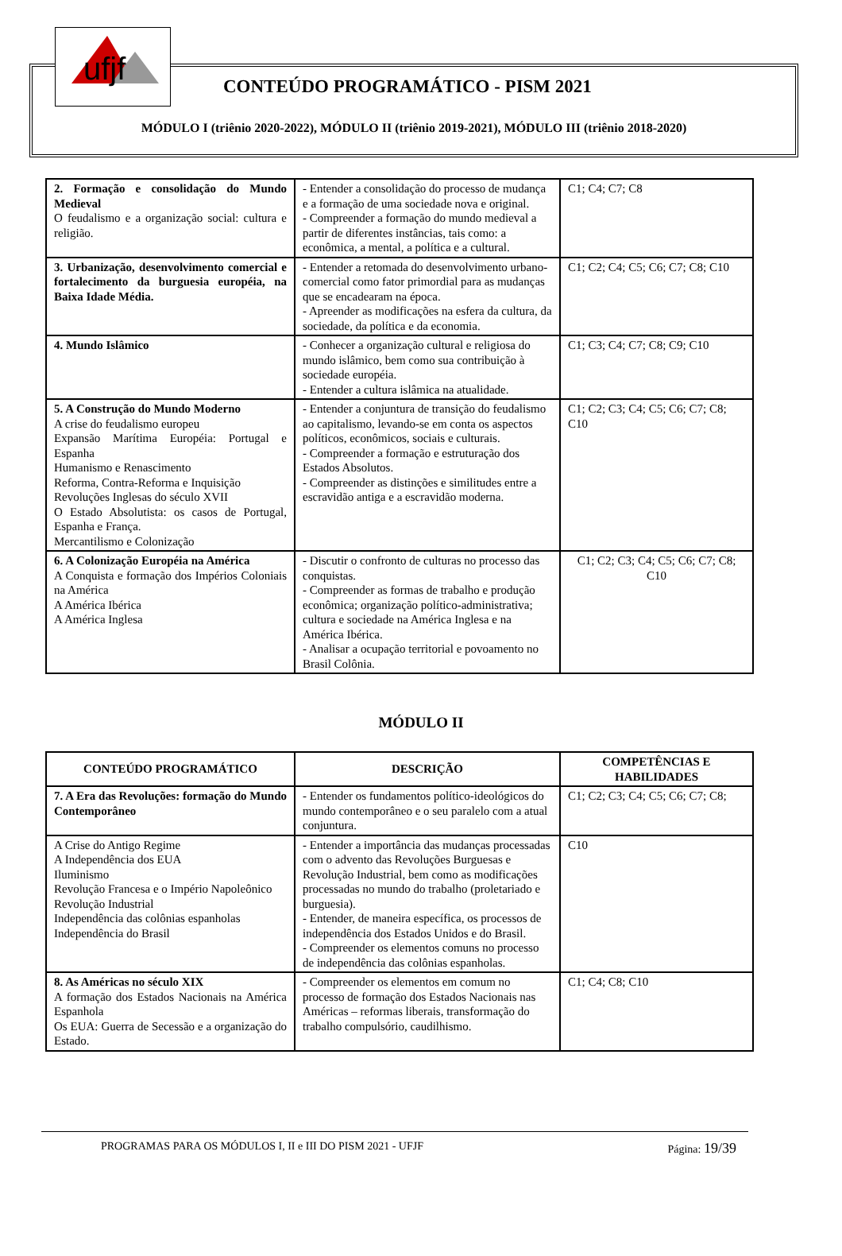ufjf
CONTEÚDO PROGRAMÁTICO - PISM 2021
MÓDULO I (triênio 2020-2022), MÓDULO II (triênio 2019-2021), MÓDULO III (triênio 2018-2020)
| 2. Formação e consolidação do Mundo Medieval O feudalismo e a organização social: cultura e religião. | - Entender a consolidação do processo de mudança e a formação de uma sociedade nova e original. - Compreender a formação do mundo medieval a partir de diferentes instâncias, tais como: a econômica, a mental, a política e a cultural. | C1; C4; C7; C8 |
| 3. Urbanização, desenvolvimento comercial e fortalecimento da burguesia européia, na Baixa Idade Média. | - Entender a retomada do desenvolvimento urbano-comercial como fator primordial para as mudanças que se encadearam na época. - Apreender as modificações na esfera da cultura, da sociedade, da política e da economia. | C1; C2; C4; C5; C6; C7; C8; C10 |
| 4. Mundo Islâmico | - Conhecer a organização cultural e religiosa do mundo islâmico, bem como sua contribuição à sociedade européia. - Entender a cultura islâmica na atualidade. | C1; C3; C4; C7; C8; C9; C10 |
| 5. A Construção do Mundo Moderno A crise do feudalismo europeu Expansão Marítima Européia: Portugal e Espanha Humanismo e Renascimento Reforma, Contra-Reforma e Inquisição Revoluções Inglesas do século XVII O Estado Absolutista: os casos de Portugal, Espanha e França. Mercantilismo e Colonização | - Entender a conjuntura de transição do feudalismo ao capitalismo, levando-se em conta os aspectos políticos, econômicos, sociais e culturais. - Compreender a formação e estruturação dos Estados Absolutos. - Compreender as distinções e similitudes entre a escravidão antiga e a escravidão moderna. | C1; C2; C3; C4; C5; C6; C7; C8; C10 |
| 6. A Colonização Européia na América A Conquista e formação dos Impérios Coloniais na América A América Ibérica A América Inglesa | - Discutir o confronto de culturas no processo das conquistas. - Compreender as formas de trabalho e produção econômica; organização político-administrativa; cultura e sociedade na América Inglesa e na América Ibérica. - Analisar a ocupação territorial e povoamento no Brasil Colônia. | C1; C2; C3; C4; C5; C6; C7; C8; C10 |
MÓDULO II
| CONTEÚDO PROGRAMÁTICO | DESCRIÇÃO | COMPETÊNCIAS E HABILIDADES |
| --- | --- | --- |
| 7. A Era das Revoluções: formação do Mundo Contemporâneo | - Entender os fundamentos político-ideológicos do mundo contemporâneo e o seu paralelo com a atual conjuntura. | C1; C2; C3; C4; C5; C6; C7; C8; |
| A Crise do Antigo Regime A Independência dos EUA Iluminismo Revolução Francesa e o Império Napoleônico Revolução Industrial Independência das colônias espanholas Independência do Brasil | - Entender a importância das mudanças processadas com o advento das Revoluções Burguesas e Revolução Industrial, bem como as modificações processadas no mundo do trabalho (proletariado e burguesia). - Entender, de maneira específica, os processos de independência dos Estados Unidos e do Brasil. - Compreender os elementos comuns no processo de independência das colônias espanholas. | C10 |
| 8. As Américas no século XIX A formação dos Estados Nacionais na América Espanhola Os EUA: Guerra de Secessão e a organização do Estado. | - Compreender os elementos em comum no processo de formação dos Estados Nacionais nas Américas – reformas liberais, transformação do trabalho compulsório, caudilhismo. | C1; C4; C8; C10 |
PROGRAMAS PARA OS MÓDULOS I, II e III DO PISM 2021 - UFJF Página: 19/39